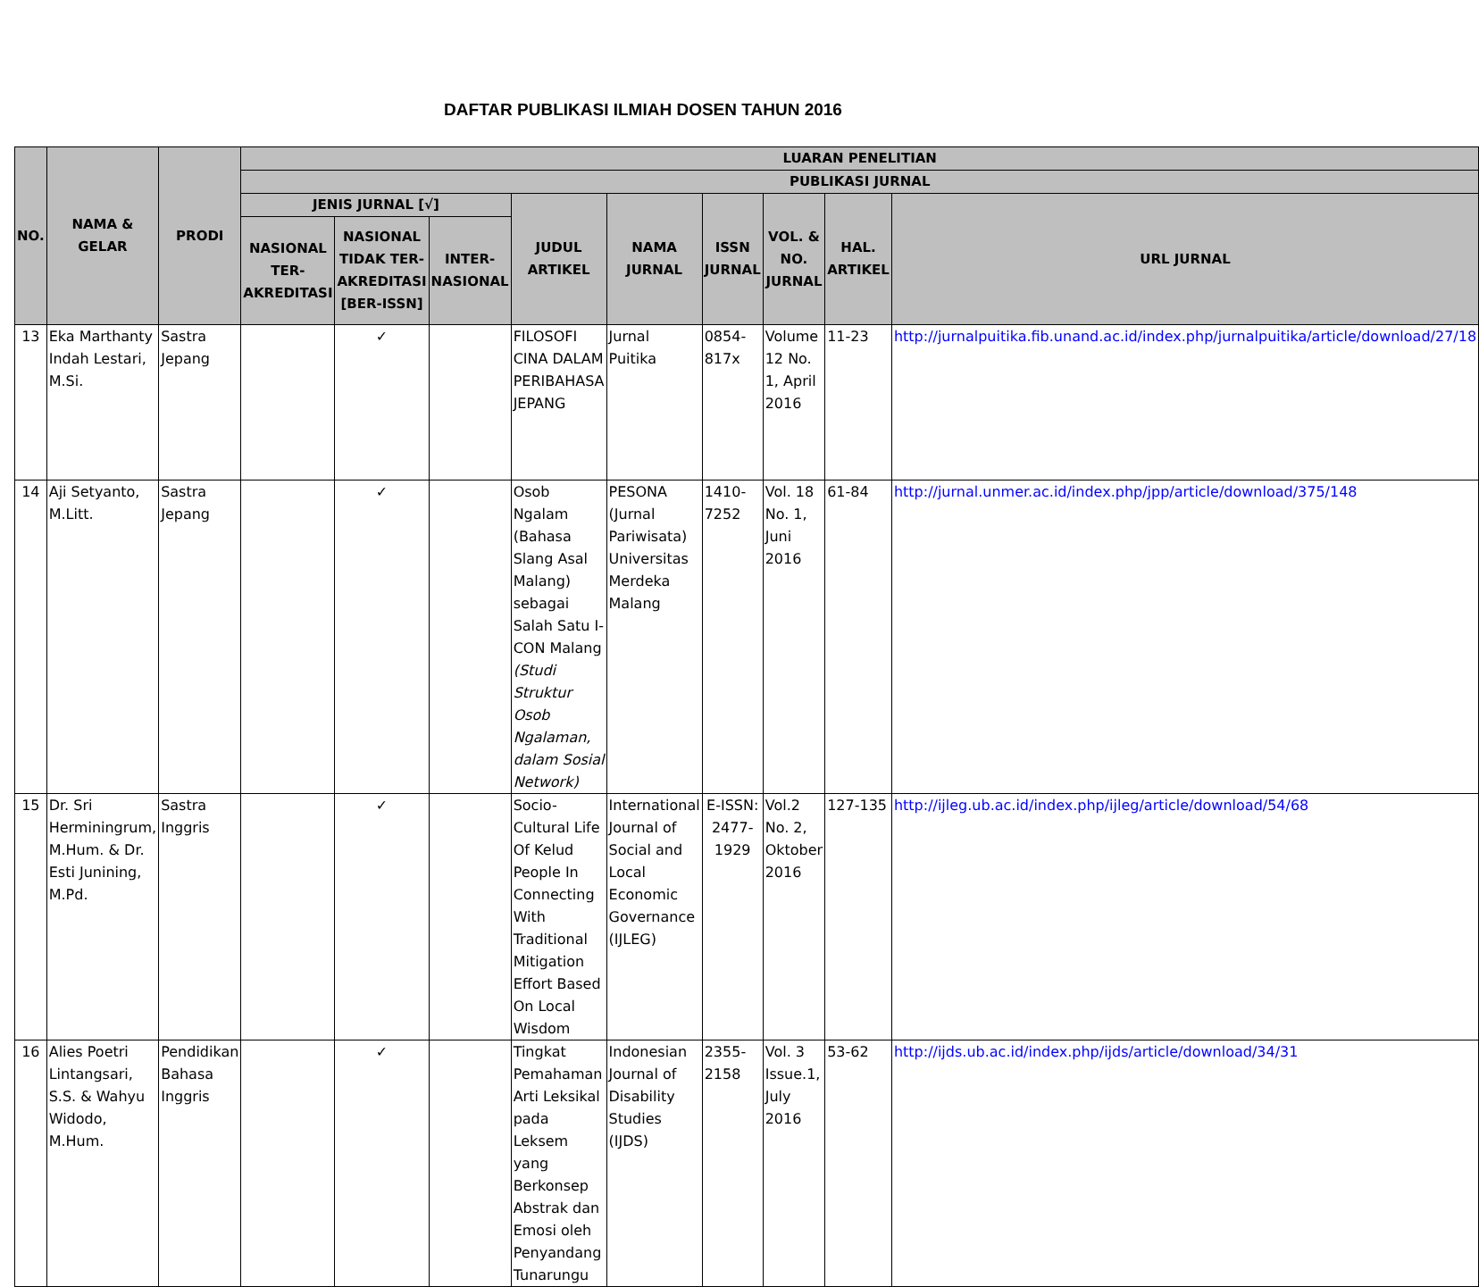DAFTAR PUBLIKASI ILMIAH DOSEN TAHUN 2016
| NO. | NAMA & GELAR | PRODI | LUARAN PENELITIAN | | | | | | | | |
| --- | --- | --- | --- | --- | --- | --- | --- | --- | --- | --- | --- |
| | | | PUBLIKASI JURNAL | | | | | | | | |
| | | | JENIS JURNAL [√] | | | JUDUL ARTIKEL | NAMA JURNAL | ISSN JURNAL | VOL. & NO. JURNAL | HAL. ARTIKEL | URL JURNAL |
| | | | NASIONAL TER-AKREDITASI | NASIONAL TIDAK TER-AKREDITASI [BER-ISSN] | INTER-NASIONAL | | | | | | |
| 13 | Eka Marthanty Indah Lestari, M.Si. | Sastra Jepang | | ✓ | | FILOSOFI CINA DALAM PERIBAHASA JEPANG | Jurnal Puitika | 0854-817x | Volume 12 No. 1, April 2016 | 11-23 | http://jurnalpuitika.fib.unand.ac.id/index.php/jurnalpuitika/article/download/27/18 |
| 14 | Aji Setyanto, M.Litt. | Sastra Jepang | | ✓ | | Osob Ngalam (Bahasa Slang Asal Malang) sebagai Salah Satu I-CON Malang (Studi Struktur Osob Ngalaman, dalam Sosial Network) | PESONA (Jurnal Pariwisata) Universitas Merdeka Malang | 1410-7252 | Vol. 18 No. 1, Juni 2016 | 61-84 | http://jurnal.unmer.ac.id/index.php/jpp/article/download/375/148 |
| 15 | Dr. Sri Herminingrum, M.Hum. & Dr. Esti Junining, M.Pd. | Sastra Inggris | | ✓ | | Socio-Cultural Life Of Kelud People In Connecting With Traditional Mitigation Effort Based On Local Wisdom | International Journal of Social and Local Economic Governance (IJLEG) | E-ISSN: 2477-1929 | Vol.2 No. 2, Oktober 2016 | 127-135 | http://ijleg.ub.ac.id/index.php/ijleg/article/download/54/68 |
| 16 | Alies Poetri Lintangsari, S.S. & Wahyu Widodo, M.Hum. | Pendidikan Bahasa Inggris | | ✓ | | Tingkat Pemahaman Arti Leksikal pada Leksem yang Berkonsep Abstrak dan Emosi oleh Penyandang Tunarungu | Indonesian Journal of Disability Studies (IJDS) | 2355-2158 | Vol. 3 Issue.1, July 2016 | 53-62 | http://ijds.ub.ac.id/index.php/ijds/article/download/34/31 |